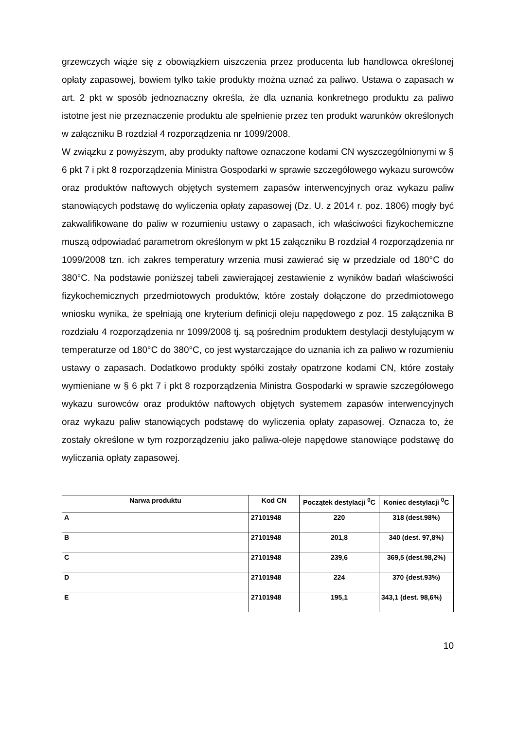grzewczych wiąże się z obowiązkiem uiszczenia przez producenta lub handlowca określonej opłaty zapasowej, bowiem tylko takie produkty można uznać za paliwo. Ustawa o zapasach w art. 2 pkt w sposób jednoznaczny określa, że dla uznania konkretnego produktu za paliwo istotne jest nie przeznaczenie produktu ale spełnienie przez ten produkt warunków określonych w załączniku B rozdział 4 rozporządzenia nr 1099/2008.
W związku z powyższym, aby produkty naftowe oznaczone kodami CN wyszczególnionymi w § 6 pkt 7 i pkt 8 rozporządzenia Ministra Gospodarki w sprawie szczegółowego wykazu surowców oraz produktów naftowych objętych systemem zapasów interwencyjnych oraz wykazu paliw stanowiących podstawę do wyliczenia opłaty zapasowej (Dz. U. z 2014 r. poz. 1806) mogły być zakwalifikowane do paliw w rozumieniu ustawy o zapasach, ich właściwości fizykochemiczne muszą odpowiadać parametrom określonym w pkt 15 załączniku B rozdział 4 rozporządzenia nr 1099/2008 tzn. ich zakres temperatury wrzenia musi zawierać się w przedziale od 180°C do 380°C. Na podstawie poniższej tabeli zawierającej zestawienie z wyników badań właściwości fizykochemicznych przedmiotowych produktów, które zostały dołączone do przedmiotowego wniosku wynika, że spełniają one kryterium definicji oleju napędowego z poz. 15 załącznika B rozdziału 4 rozporządzenia nr 1099/2008 tj. są pośrednim produktem destylacji destylującym w temperaturze od 180°C do 380°C, co jest wystarczające do uznania ich za paliwo w rozumieniu ustawy o zapasach. Dodatkowo produkty spółki zostały opatrzone kodami CN, które zostały wymieniane w § 6 pkt 7 i pkt 8 rozporządzenia Ministra Gospodarki w sprawie szczegółowego wykazu surowców oraz produktów naftowych objętych systemem zapasów interwencyjnych oraz wykazu paliw stanowiących podstawę do wyliczenia opłaty zapasowej. Oznacza to, że zostały określone w tym rozporządzeniu jako paliwa-oleje napędowe stanowiące podstawę do wyliczania opłaty zapasowej.
| Narwa produktu | Kod CN | Początek destylacji <sup>0</sup>C | Koniec destylacji <sup>0</sup>C |
| --- | --- | --- | --- |
| A | 27101948 | 220 | 318 (dest.98%) |
| B | 27101948 | 201,8 | 340 (dest. 97,8%) |
| C | 27101948 | 239,6 | 369,5 (dest.98,2%) |
| D | 27101948 | 224 | 370 {dest.93%) |
| E | 27101948 | 195,1 | 343,1 (dest. 98,6%) |
10